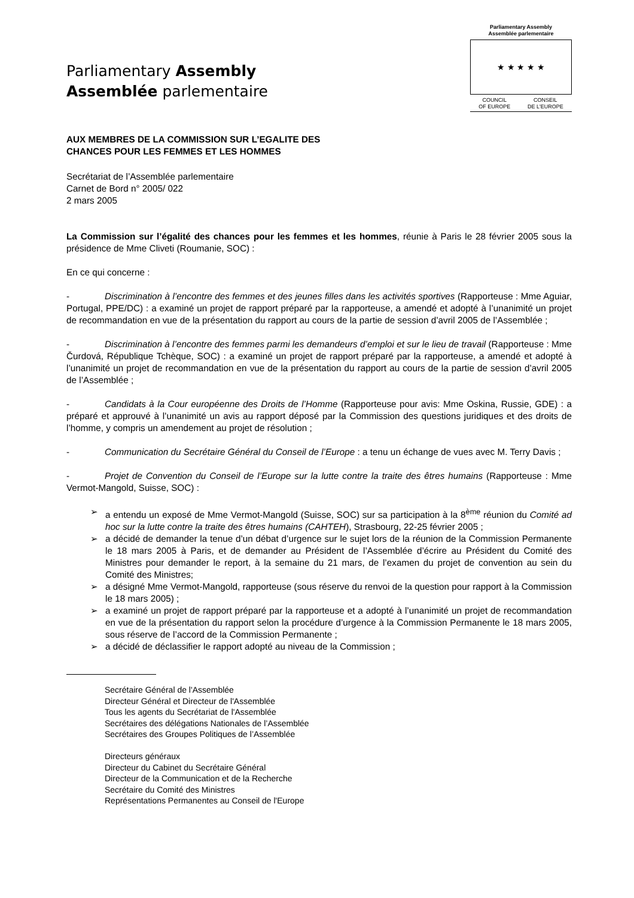Parliamentary Assembly
Assemblée parlementaire
Parliamentary Assembly
Assemblée parlementaire
★ ★ ★ ★ ★
COUNCIL
OF EUROPE CONSEIL
DE L'EUROPE
AUX MEMBRES DE LA COMMISSION SUR L’EGALITE DES
CHANCES POUR LES FEMMES ET LES HOMMES
Secrétariat de l’Assemblée parlementaire
Carnet de Bord n° 2005/ 022
2 mars 2005
La Commission sur l’égalité des chances pour les femmes et les hommes, réunie à Paris le 28 février 2005 sous la présidence de Mme Cliveti (Roumanie, SOC) :
En ce qui concerne :
- Discrimination à l’encontre des femmes et des jeunes filles dans les activités sportives (Rapporteuse : Mme Aguiar, Portugal, PPE/DC) : a examiné un projet de rapport préparé par la rapporteuse, a amendé et adopté à l’unanimité un projet de recommandation en vue de la présentation du rapport au cours de la partie de session d’avril 2005 de l’Assemblée ;
- Discrimination à l’encontre des femmes parmi les demandeurs d’emploi et sur le lieu de travail (Rapporteuse : Mme Čurdová, République Tchèque, SOC) : a examiné un projet de rapport préparé par la rapporteuse, a amendé et adopté à l’unanimité un projet de recommandation en vue de la présentation du rapport au cours de la partie de session d’avril 2005 de l’Assemblée ;
- Candidats à la Cour européenne des Droits de l’Homme (Rapporteuse pour avis: Mme Oskina, Russie, GDE) : a préparé et approuvé à l’unanimité un avis au rapport déposé par la Commission des questions juridiques et des droits de l’homme, y compris un amendement au projet de résolution ;
- Communication du Secrétaire Général du Conseil de l’Europe : a tenu un échange de vues avec M. Terry Davis ;
- Projet de Convention du Conseil de l’Europe sur la lutte contre la traite des êtres humains (Rapporteuse : Mme Vermot-Mangold, Suisse, SOC) :
➢ a entendu un exposé de Mme Vermot-Mangold (Suisse, SOC) sur sa participation à la 8<sup>ème</sup> réunion du Comité ad hoc sur la lutte contre la traite des êtres humains (CAHTEH), Strasbourg, 22-25 février 2005 ;
➢ a décidé de demander la tenue d’un débat d’urgence sur le sujet lors de la réunion de la Commission Permanente le 18 mars 2005 à Paris, et de demander au Président de l’Assemblée d’écrire au Président du Comité des Ministres pour demander le report, à la semaine du 21 mars, de l’examen du projet de convention au sein du Comité des Ministres;
➢ a désigné Mme Vermot-Mangold, rapporteuse (sous réserve du renvoi de la question pour rapport à la Commission le 18 mars 2005) ;
➢ a examiné un projet de rapport préparé par la rapporteuse et a adopté à l’unanimité un projet de recommandation en vue de la présentation du rapport selon la procédure d’urgence à la Commission Permanente le 18 mars 2005, sous réserve de l’accord de la Commission Permanente ;
➢ a décidé de déclassifier le rapport adopté au niveau de la Commission ;
Secrétaire Général de l'Assemblée
Directeur Général et Directeur de l'Assemblée
Tous les agents du Secrétariat de l'Assemblée
Secrétaires des délégations Nationales de l’Assemblée
Secrétaires des Groupes Politiques de l’Assemblée
Directeurs généraux
Directeur du Cabinet du Secrétaire Général
Directeur de la Communication et de la Recherche
Secrétaire du Comité des Ministres
Représentations Permanentes au Conseil de l'Europe